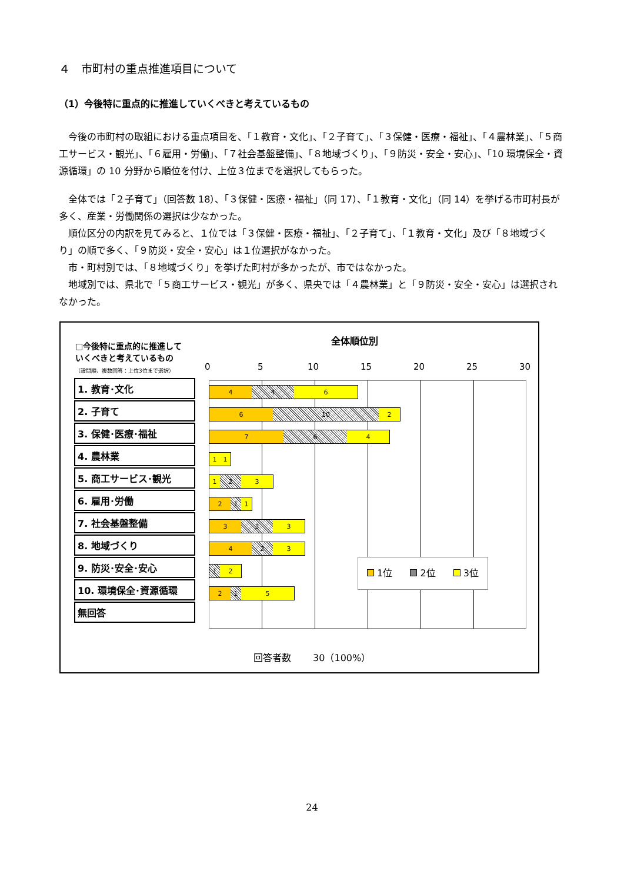４　市町村の重点推進項目について
（1）今後特に重点的に推進していくべきと考えているもの
今後の市町村の取組における重点項目を、「１教育・文化」、「２子育て」、「３保健・医療・福祉」、「４農林業」、「５商工サービス・観光」、「６雇用・労働」、「７社会基盤整備」、「８地域づくり」、「９防災・安全・安心」、「10 環境保全・資源循環」の 10 分野から順位を付け、上位３位までを選択してもらった。
全体では「２子育て」（回答数 18）、「３保健・医療・福祉」（同 17）、「１教育・文化」（同 14）を挙げる市町村長が多く、産業・労働関係の選択は少なかった。
順位区分の内訳を見てみると、１位では「３保健・医療・福祉」、「２子育て」、「１教育・文化」及び「８地域づくり」の順で多く、「９防災・安全・安心」は１位選択がなかった。
市・町村別では、「８地域づくり」を挙げた町村が多かったが、市ではなかった。
地域別では、県北で「５商工サービス・観光」が多く、県央では「４農林業」と「９防災・安全・安心」は選択されなかった。
全体順位別
□今後特に重点的に推進して
いくべきと考えているもの
（設問順、複数回答：上位3位まで選択）
0 5 10 15 20 25 30
1. 教育･文化
2. 子育て
3. 保健･医療･福祉
4. 農林業
5. 商工サービス･観光
6. 雇用･労働
7. 社会基盤整備
8. 地域づくり
9. 防災･安全･安心
10. 環境保全･資源循環
無回答
4 4 6
6 10 2
7 6 4
1 1
1 2 3
2 1 1
3 3 3
4 2 3
1 2
2 1 5
1位 2位 3位
回答者数　　 30（100%）
24